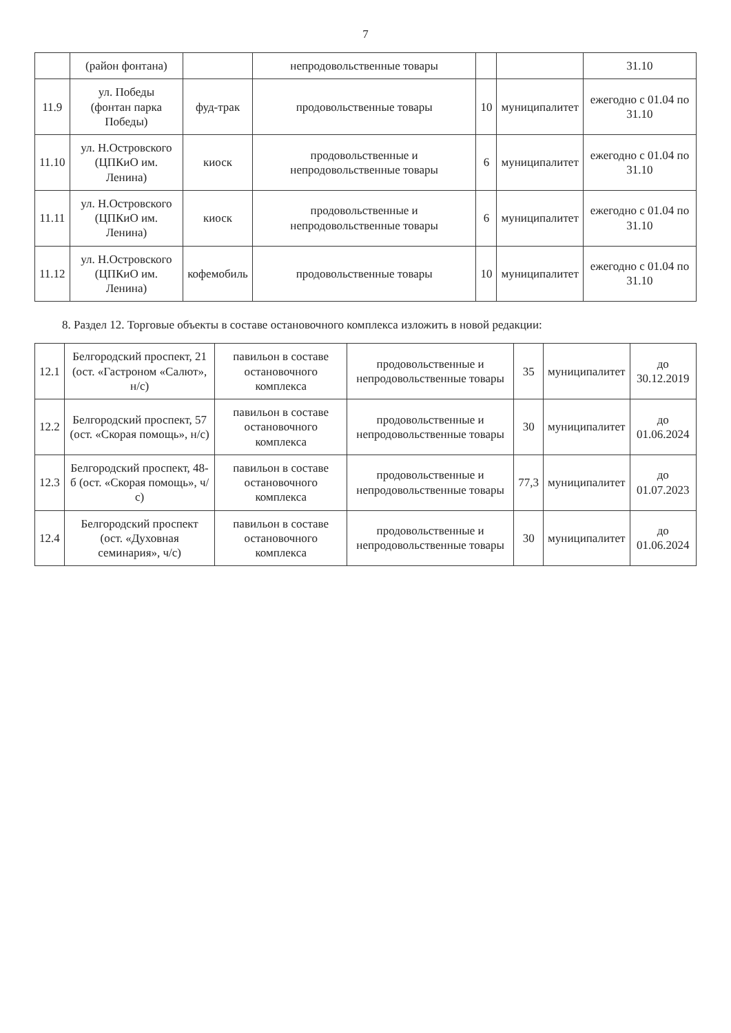7
| | (район фонтана) | | непродовольственные товары | | | 31.10 |
| 11.9 | ул. Победы (фонтан парка Победы) | фуд-трак | продовольственные товары | 10 | муниципалитет | ежегодно с 01.04 по 31.10 |
| 11.10 | ул. Н.Островского (ЦПКиО им. Ленина) | киоск | продовольственные и непродовольственные товары | 6 | муниципалитет | ежегодно с 01.04 по 31.10 |
| 11.11 | ул. Н.Островского (ЦПКиО им. Ленина) | киоск | продовольственные и непродовольственные товары | 6 | муниципалитет | ежегодно с 01.04 по 31.10 |
| 11.12 | ул. Н.Островского (ЦПКиО им. Ленина) | кофемобиль | продовольственные товары | 10 | муниципалитет | ежегодно с 01.04 по 31.10 |
8. Раздел 12. Торговые объекты в составе остановочного комплекса изложить в новой редакции:
| 12.1 | Белгородский проспект, 21 (ост. «Гастроном «Салют», н/с) | павильон в составе остановочного комплекса | продовольственные и непродовольственные товары | 35 | муниципалитет | до 30.12.2019 |
| 12.2 | Белгородский проспект, 57 (ост. «Скорая помощь», н/с) | павильон в составе остановочного комплекса | продовольственные и непродовольственные товары | 30 | муниципалитет | до 01.06.2024 |
| 12.3 | Белгородский проспект, 48-б (ост. «Скорая помощь», ч/с) | павильон в составе остановочного комплекса | продовольственные и непродовольственные товары | 77,3 | муниципалитет | до 01.07.2023 |
| 12.4 | Белгородский проспект (ост. «Духовная семинария», ч/с) | павильон в составе остановочного комплекса | продовольственные и непродовольственные товары | 30 | муниципалитет | до 01.06.2024 |